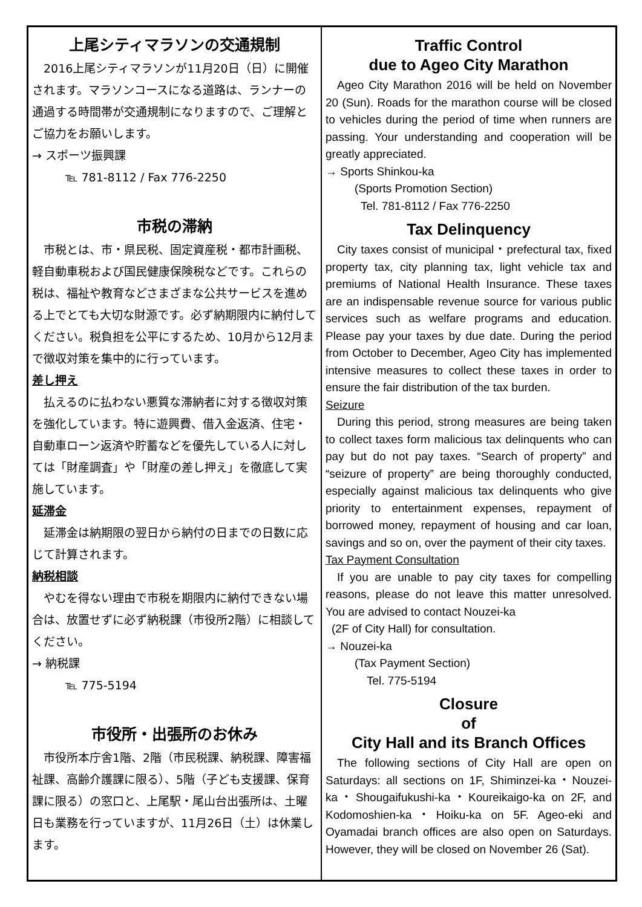上尾シティマラソンの交通規制
2016上尾シティマラソンが11月20日（日）に開催されます。マラソンコースになる道路は、ランナーの通過する時間帯が交通規制になりますので、ご理解とご協力をお願いします。
→ スポーツ振興課
℡ 781-8112 / Fax 776-2250
市税の滞納
市税とは、市・県民税、固定資産税・都市計画税、軽自動車税および国民健康保険税などです。これらの税は、福祉や教育などさまざまな公共サービスを進める上でとても大切な財源です。必ず納期限内に納付してください。税負担を公平にするため、10月から12月まで徴収対策を集中的に行っています。
差し押え
払えるのに払わない悪質な滞納者に対する徴収対策を強化しています。特に遊興費、借入金返済、住宅・自動車ローン返済や貯蓄などを優先している人に対しては「財産調査」や「財産の差し押え」を徹底して実施しています。
延滞金
延滞金は納期限の翌日から納付の日までの日数に応じて計算されます。
納税相談
やむを得ない理由で市税を期限内に納付できない場合は、放置せずに必ず納税課（市役所2階）に相談してください。
→ 納税課
℡ 775-5194
市役所・出張所のお休み
市役所本庁舎1階、2階（市民税課、納税課、障害福祉課、高齢介護課に限る）、5階（子ども支援課、保育課に限る）の窓口と、上尾駅・尾山台出張所は、土曜日も業務を行っていますが、11月26日（土）は休業します。
Traffic Control
due to Ageo City Marathon
Ageo City Marathon 2016 will be held on November 20 (Sun). Roads for the marathon course will be closed to vehicles during the period of time when runners are passing. Your understanding and cooperation will be greatly appreciated.
→ Sports Shinkou-ka
(Sports Promotion Section)
Tel. 781-8112 / Fax 776-2250
Tax Delinquency
City taxes consist of municipal・prefectural tax, fixed property tax, city planning tax, light vehicle tax and premiums of National Health Insurance. These taxes are an indispensable revenue source for various public services such as welfare programs and education. Please pay your taxes by due date. During the period from October to December, Ageo City has implemented intensive measures to collect these taxes in order to ensure the fair distribution of the tax burden.
Seizure
During this period, strong measures are being taken to collect taxes form malicious tax delinquents who can pay but do not pay taxes. “Search of property” and “seizure of property” are being thoroughly conducted, especially against malicious tax delinquents who give priority to entertainment expenses, repayment of borrowed money, repayment of housing and car loan, savings and so on, over the payment of their city taxes.
Tax Payment Consultation
If you are unable to pay city taxes for compelling reasons, please do not leave this matter unresolved. You are advised to contact Nouzei-ka
(2F of City Hall) for consultation.
→ Nouzei-ka
(Tax Payment Section)
Tel. 775-5194
Closure
of
City Hall and its Branch Offices
The following sections of City Hall are open on Saturdays: all sections on 1F, Shiminzei-ka・Nouzei-ka・Shougaifukushi-ka・Koureikaigo-ka on 2F, and Kodomoshien-ka・Hoiku-ka on 5F. Ageo-eki and Oyamadai branch offices are also open on Saturdays. However, they will be closed on November 26 (Sat).